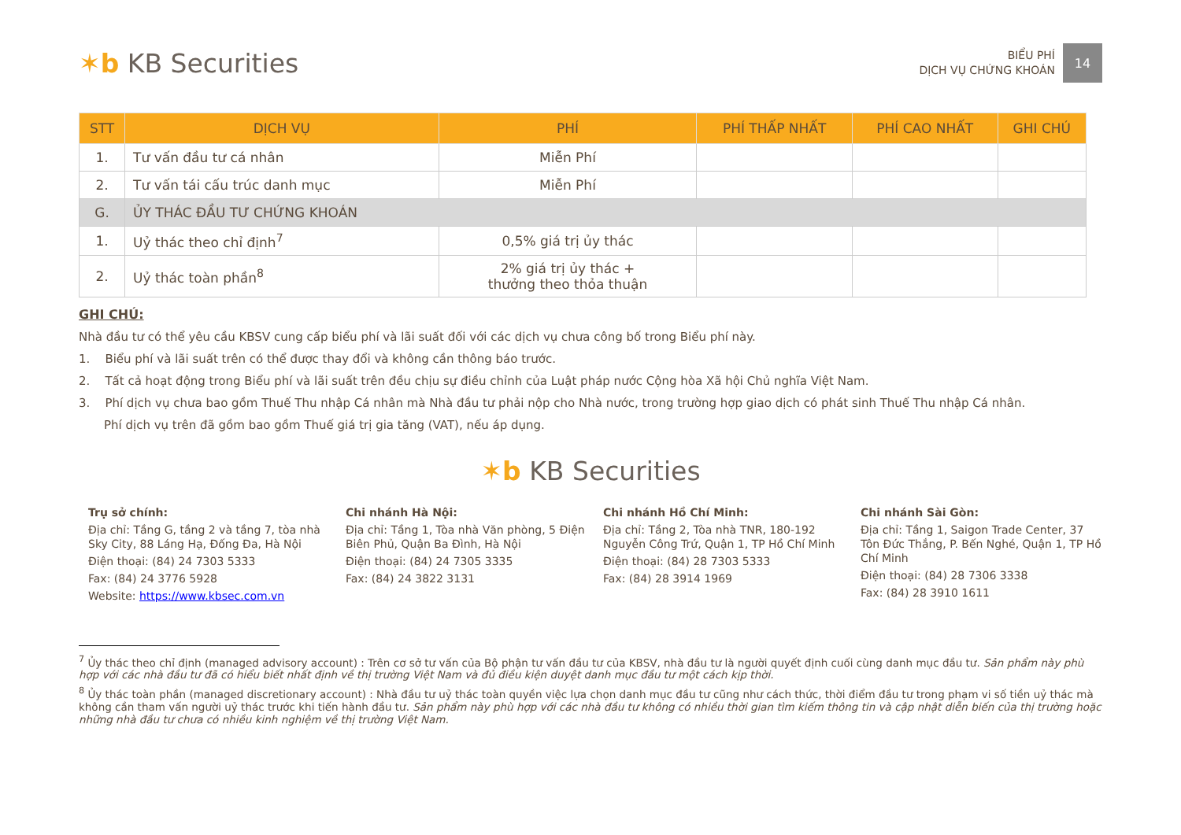✶b KB Securities
BIỂU PHÍ
DỊCH VỤ CHỨNG KHOÁN
14
| STT | DỊCH VỤ | PHÍ | PHÍ THẤP NHẤT | PHÍ CAO NHẤT | GHI CHÚ |
| --- | --- | --- | --- | --- | --- |
| 1. | Tư vấn đầu tư cá nhân | Miễn Phí | | | |
| 2. | Tư vấn tái cấu trúc danh mục | Miễn Phí | | | |
| G. | ỦY THÁC ĐẦU TƯ CHỨNG KHOÁN | | | | |
| 1. | Uỷ thác theo chỉ định<sup>7</sup> | 0,5% giá trị ủy thác | | | |
| 2. | Uỷ thác toàn phần<sup>8</sup> | 2% giá trị ủy thác + thưởng theo thỏa thuận | | | |
GHI CHÚ:
Nhà đầu tư có thể yêu cầu KBSV cung cấp biểu phí và lãi suất đối với các dịch vụ chưa công bố trong Biểu phí này.
1. Biểu phí và lãi suất trên có thể được thay đổi và không cần thông báo trước.
2. Tất cả hoạt động trong Biểu phí và lãi suất trên đều chịu sự điều chỉnh của Luật pháp nước Cộng hòa Xã hội Chủ nghĩa Việt Nam.
3. Phí dịch vụ chưa bao gồm Thuế Thu nhập Cá nhân mà Nhà đầu tư phải nộp cho Nhà nước, trong trường hợp giao dịch có phát sinh Thuế Thu nhập Cá nhân.
Phí dịch vụ trên đã gồm bao gồm Thuế giá trị gia tăng (VAT), nếu áp dụng.
✶b KB Securities
Trụ sở chính:
Địa chỉ: Tầng G, tầng 2 và tầng 7, tòa nhà Sky City, 88 Láng Hạ, Đống Đa, Hà Nội
Điện thoại: (84) 24 7303 5333
Fax: (84) 24 3776 5928
Website: https://www.kbsec.com.vn
Chi nhánh Hà Nội:
Địa chỉ: Tầng 1, Tòa nhà Văn phòng, 5 Điện Biên Phủ, Quận Ba Đình, Hà Nội
Điện thoại: (84) 24 7305 3335
Fax: (84) 24 3822 3131
Chi nhánh Hồ Chí Minh:
Địa chỉ: Tầng 2, Tòa nhà TNR, 180-192 Nguyễn Công Trứ, Quận 1, TP Hồ Chí Minh
Điện thoại: (84) 28 7303 5333
Fax: (84) 28 3914 1969
Chi nhánh Sài Gòn:
Địa chỉ: Tầng 1, Saigon Trade Center, 37 Tôn Đức Thắng, P. Bến Nghé, Quận 1, TP Hồ Chí Minh
Điện thoại: (84) 28 7306 3338
Fax: (84) 28 3910 1611
<sup>7</sup> Ủy thác theo chỉ định (managed advisory account) : Trên cơ sở tư vấn của Bộ phận tư vấn đầu tư của KBSV, nhà đầu tư là người quyết định cuối cùng danh mục đầu tư. Sản phẩm này phù hợp với các nhà đầu tư đã có hiểu biết nhất định về thị trường Việt Nam và đủ điều kiện duyệt danh mục đầu tư một cách kịp thời.
<sup>8</sup> Ủy thác toàn phần (managed discretionary account) : Nhà đầu tư uỷ thác toàn quyền việc lựa chọn danh mục đầu tư cũng như cách thức, thời điểm đầu tư trong phạm vi số tiền uỷ thác mà không cần tham vấn người uỷ thác trước khi tiến hành đầu tư. Sản phẩm này phù hợp với các nhà đầu tư không có nhiều thời gian tìm kiếm thông tin và cập nhật diễn biến của thị trường hoặc những nhà đầu tư chưa có nhiều kinh nghiệm về thị trường Việt Nam.